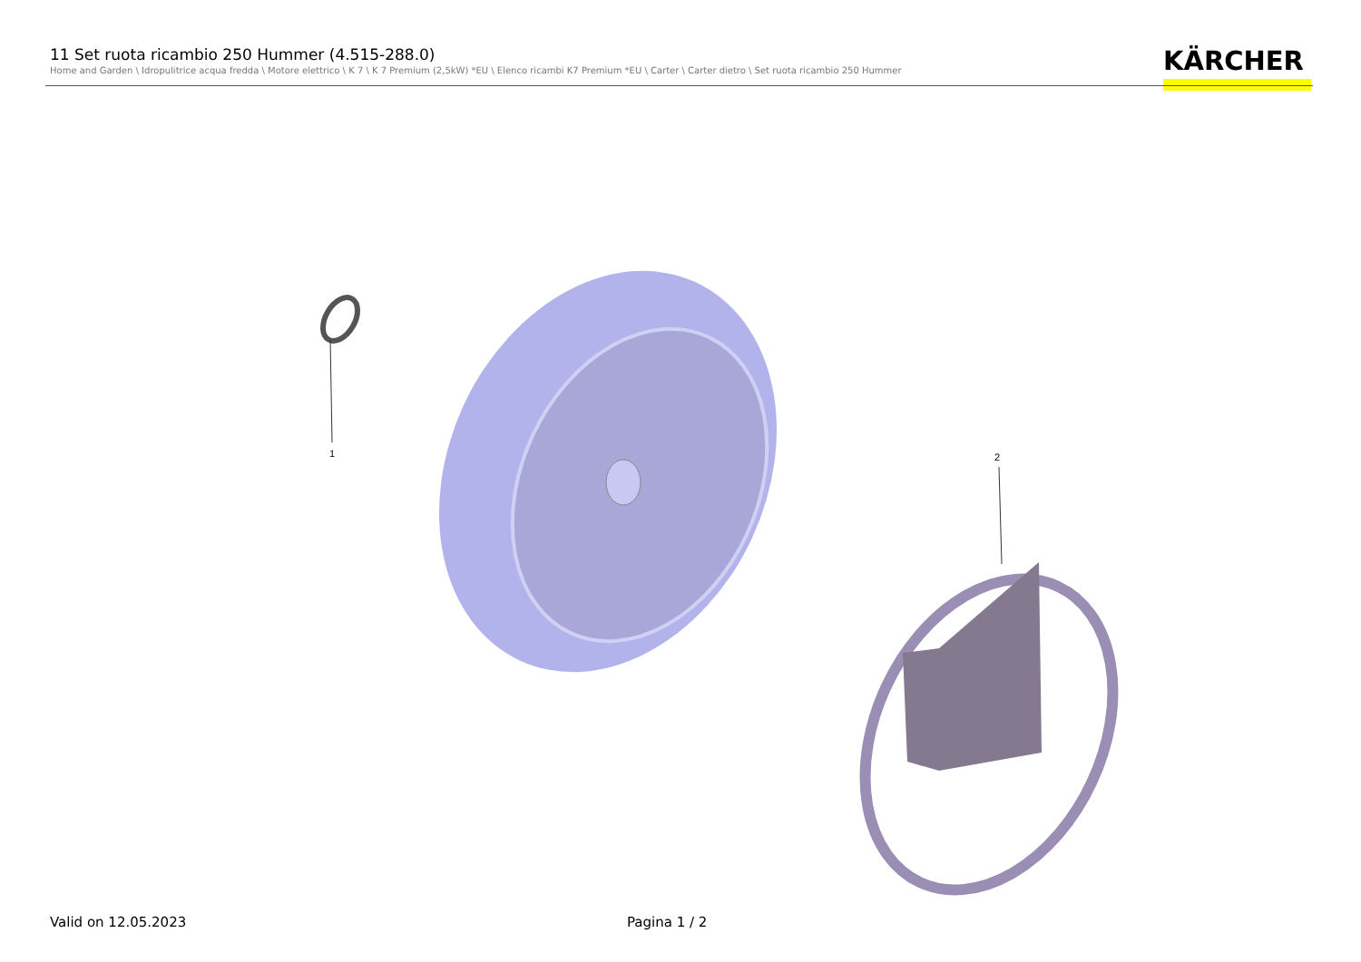11 Set ruota ricambio 250 Hummer (4.515-288.0)
Home and Garden \ Idropulitrice acqua fredda \ Motore elettrico \ K 7 \ K 7 Premium (2,5kW) *EU \ Elenco ricambi K7 Premium *EU \ Carter \ Carter dietro \ Set ruota ricambio 250 Hummer
KÄRCHER
1 2
Valid on 12.05.2023 Pagina 1 / 2